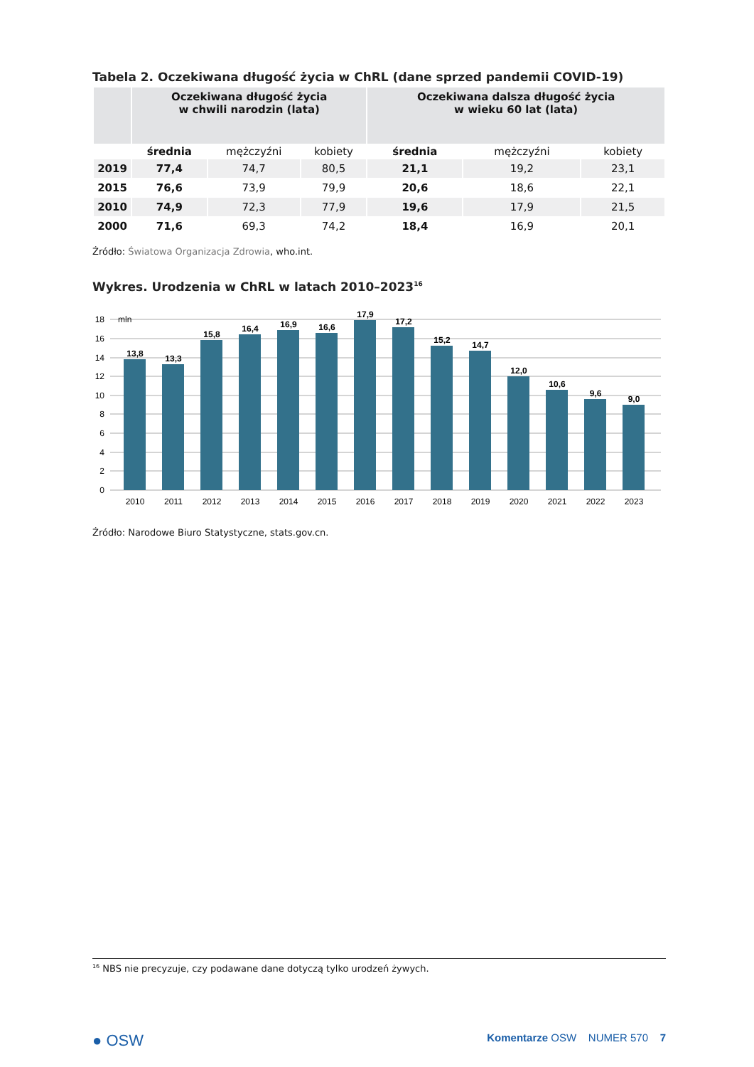Tabela 2. Oczekiwana długość życia w ChRL (dane sprzed pandemii COVID-19)
| | Oczekiwana długość życia w chwili narodzin (lata) | | | Oczekiwana dalsza długość życia w wieku 60 lat (lata) | | |
| --- | --- | --- | --- | --- | --- | --- |
| | średnia | mężczyźni | kobiety | średnia | mężczyźni | kobiety |
| 2019 | 77,4 | 74,7 | 80,5 | 21,1 | 19,2 | 23,1 |
| 2015 | 76,6 | 73,9 | 79,9 | 20,6 | 18,6 | 22,1 |
| 2010 | 74,9 | 72,3 | 77,9 | 19,6 | 17,9 | 21,5 |
| 2000 | 71,6 | 69,3 | 74,2 | 18,4 | 16,9 | 20,1 |
Źródło: Światowa Organizacja Zdrowia, who.int.
Wykres. Urodzenia w ChRL w latach 2010–2023<sup>16</sup>
18
16
14
12
10
8
6
4
2
0
mln
13,8
13,3
15,8
16,4
16,9
16,6
17,9
17,2
15,2
14,7
12,0
10,6
9,6
9,0
2010
2011
2012
2013
2014
2015
2016
2017
2018
2019
2020
2021
2022
2023
Źródło: Narodowe Biuro Statystyczne, stats.gov.cn.
<sup>16</sup> NBS nie precyzuje, czy podawane dane dotyczą tylko urodzeń żywych.
● OSW Komentarze OSW NUMER 570 7